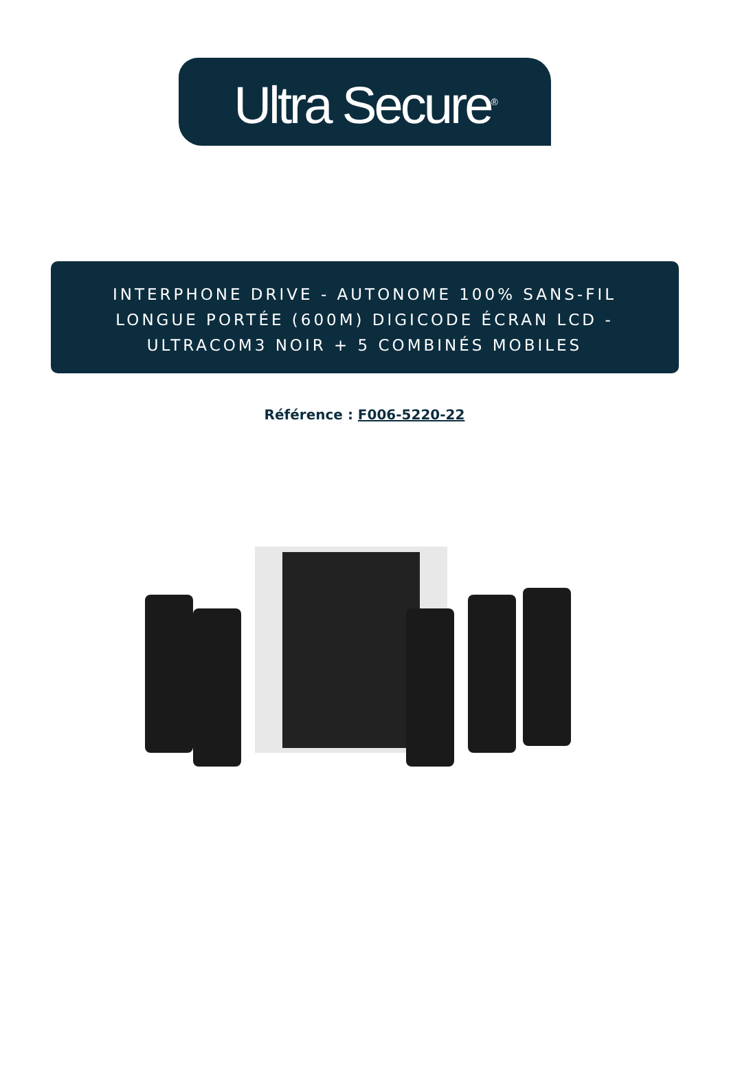Ultra Secure<sup>®</sup>
INTERPHONE DRIVE - AUTONOME 100% SANS-FIL
LONGUE PORTÉE (600M) DIGICODE ÉCRAN LCD -
ULTRACOM3 NOIR + 5 COMBINÉS MOBILES
Référence : F006-5220-22